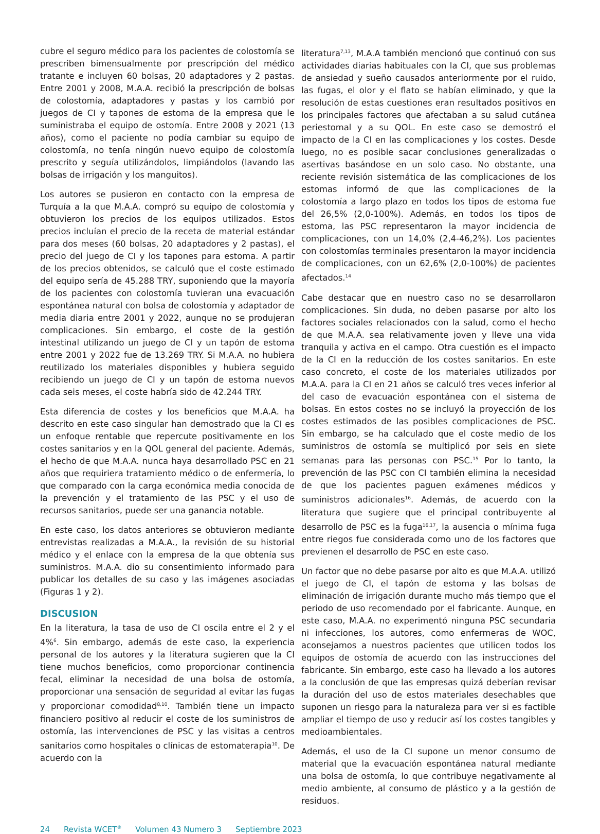cubre el seguro médico para los pacientes de colostomía se prescriben bimensualmente por prescripción del médico tratante e incluyen 60 bolsas, 20 adaptadores y 2 pastas. Entre 2001 y 2008, M.A.A. recibió la prescripción de bolsas de colostomía, adaptadores y pastas y los cambió por juegos de CI y tapones de estoma de la empresa que le suministraba el equipo de ostomía. Entre 2008 y 2021 (13 años), como el paciente no podía cambiar su equipo de colostomía, no tenía ningún nuevo equipo de colostomía prescrito y seguía utilizándolos, limpiándolos (lavando las bolsas de irrigación y los manguitos).
Los autores se pusieron en contacto con la empresa de Turquía a la que M.A.A. compró su equipo de colostomía y obtuvieron los precios de los equipos utilizados. Estos precios incluían el precio de la receta de material estándar para dos meses (60 bolsas, 20 adaptadores y 2 pastas), el precio del juego de CI y los tapones para estoma. A partir de los precios obtenidos, se calculó que el coste estimado del equipo sería de 45.288 TRY, suponiendo que la mayoría de los pacientes con colostomía tuvieran una evacuación espontánea natural con bolsa de colostomía y adaptador de media diaria entre 2001 y 2022, aunque no se produjeran complicaciones. Sin embargo, el coste de la gestión intestinal utilizando un juego de CI y un tapón de estoma entre 2001 y 2022 fue de 13.269 TRY. Si M.A.A. no hubiera reutilizado los materiales disponibles y hubiera seguido recibiendo un juego de CI y un tapón de estoma nuevos cada seis meses, el coste habría sido de 42.244 TRY.
Esta diferencia de costes y los beneficios que M.A.A. ha descrito en este caso singular han demostrado que la CI es un enfoque rentable que repercute positivamente en los costes sanitarios y en la QOL general del paciente. Además, el hecho de que M.A.A. nunca haya desarrollado PSC en 21 años que requiriera tratamiento médico o de enfermería, lo que comparado con la carga económica media conocida de la prevención y el tratamiento de las PSC y el uso de recursos sanitarios, puede ser una ganancia notable.
En este caso, los datos anteriores se obtuvieron mediante entrevistas realizadas a M.A.A., la revisión de su historial médico y el enlace con la empresa de la que obtenía sus suministros. M.A.A. dio su consentimiento informado para publicar los detalles de su caso y las imágenes asociadas (Figuras 1 y 2).
DISCUSION
En la literatura, la tasa de uso de CI oscila entre el 2 y el 4%<sup>6</sup>. Sin embargo, además de este caso, la experiencia personal de los autores y la literatura sugieren que la CI tiene muchos beneficios, como proporcionar continencia fecal, eliminar la necesidad de una bolsa de ostomía, proporcionar una sensación de seguridad al evitar las fugas y proporcionar comodidad<sup>8,10</sup>. También tiene un impacto financiero positivo al reducir el coste de los suministros de ostomía, las intervenciones de PSC y las visitas a centros sanitarios como hospitales o clínicas de estomaterapia<sup>10</sup>. De acuerdo con la
literatura<sup>7,13</sup>, M.A.A también mencionó que continuó con sus actividades diarias habituales con la CI, que sus problemas de ansiedad y sueño causados anteriormente por el ruido, las fugas, el olor y el flato se habían eliminado, y que la resolución de estas cuestiones eran resultados positivos en los principales factores que afectaban a su salud cutánea periestomal y a su QOL. En este caso se demostró el impacto de la CI en las complicaciones y los costes. Desde luego, no es posible sacar conclusiones generalizadas o asertivas basándose en un solo caso. No obstante, una reciente revisión sistemática de las complicaciones de los estomas informó de que las complicaciones de la colostomía a largo plazo en todos los tipos de estoma fue del 26,5% (2,0-100%). Además, en todos los tipos de estoma, las PSC representaron la mayor incidencia de complicaciones, con un 14,0% (2,4-46,2%). Los pacientes con colostomías terminales presentaron la mayor incidencia de complicaciones, con un 62,6% (2,0-100%) de pacientes afectados.<sup>14</sup>
Cabe destacar que en nuestro caso no se desarrollaron complicaciones. Sin duda, no deben pasarse por alto los factores sociales relacionados con la salud, como el hecho de que M.A.A. sea relativamente joven y lleve una vida tranquila y activa en el campo. Otra cuestión es el impacto de la CI en la reducción de los costes sanitarios. En este caso concreto, el coste de los materiales utilizados por M.A.A. para la CI en 21 años se calculó tres veces inferior al del caso de evacuación espontánea con el sistema de bolsas. En estos costes no se incluyó la proyección de los costes estimados de las posibles complicaciones de PSC. Sin embargo, se ha calculado que el coste medio de los suministros de ostomía se multiplicó por seis en siete semanas para las personas con PSC.<sup>15</sup> Por lo tanto, la prevención de las PSC con CI también elimina la necesidad de que los pacientes paguen exámenes médicos y suministros adicionales<sup>16</sup>. Además, de acuerdo con la literatura que sugiere que el principal contribuyente al desarrollo de PSC es la fuga<sup>16,17</sup>, la ausencia o mínima fuga entre riegos fue considerada como uno de los factores que previenen el desarrollo de PSC en este caso.
Un factor que no debe pasarse por alto es que M.A.A. utilizó el juego de CI, el tapón de estoma y las bolsas de eliminación de irrigación durante mucho más tiempo que el periodo de uso recomendado por el fabricante. Aunque, en este caso, M.A.A. no experimentó ninguna PSC secundaria ni infecciones, los autores, como enfermeras de WOC, aconsejamos a nuestros pacientes que utilicen todos los equipos de ostomía de acuerdo con las instrucciones del fabricante. Sin embargo, este caso ha llevado a los autores a la conclusión de que las empresas quizá deberían revisar la duración del uso de estos materiales desechables que suponen un riesgo para la naturaleza para ver si es factible ampliar el tiempo de uso y reducir así los costes tangibles y medioambientales.
Además, el uso de la CI supone un menor consumo de material que la evacuación espontánea natural mediante una bolsa de ostomía, lo que contribuye negativamente al medio ambiente, al consumo de plástico y a la gestión de residuos.
24 Revista WCET<sup>®</sup> Volumen 43 Numero 3 Septiembre 2023